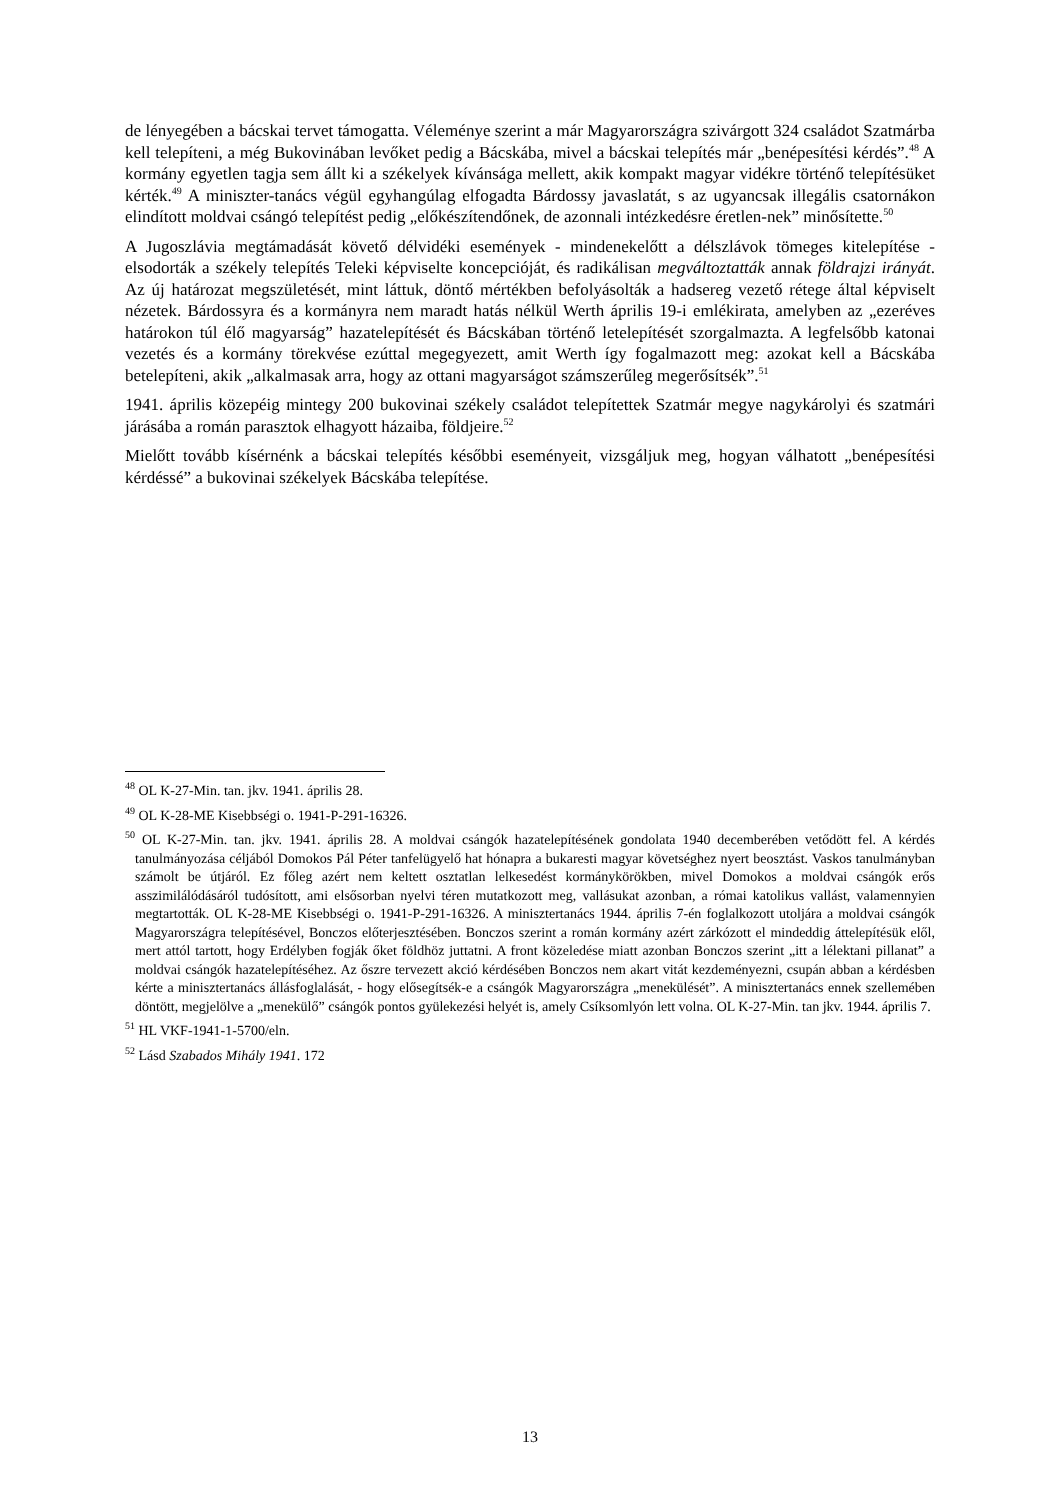de lényegében a bácskai tervet támogatta. Véleménye szerint a már Magyarországra szivárgott 324 családot Szatmárba kell telepíteni, a még Bukovinában levőket pedig a Bácskába, mivel a bácskai telepítés már „benépesítési kérdés”.<sup>48</sup> A kormány egyetlen tagja sem állt ki a székelyek kívánsága mellett, akik kompakt magyar vidékre történő telepítésüket kérték.<sup>49</sup> A miniszter-tanács végül egyhangúlag elfogadta Bárdossy javaslatát, s az ugyancsak illegális csatornákon elindított moldvai csángó telepítést pedig „előkészítendőnek, de azonnali intézkedésre éretlen-nek” minősítette.<sup>50</sup>
A Jugoszlávia megtámadását követő délvidéki események - mindenekelőtt a délszlávok tömeges kitelepítése - elsodorták a székely telepítés Teleki képviselte koncepcióját, és radikálisan megváltoztatták annak földrajzi irányát. Az új határozat megszületését, mint láttuk, döntő mértékben befolyásolták a hadsereg vezető rétege által képviselt nézetek. Bárdossyra és a kormányra nem maradt hatás nélkül Werth április 19-i emlékirata, amelyben az „ezeréves határokon túl élő magyarság” hazatelepítését és Bácskában történő letelepítését szorgalmazta. A legfelsőbb katonai vezetés és a kormány törekvése ezúttal megegyezett, amit Werth így fogalmazott meg: azokat kell a Bácskába betelepíteni, akik „alkalmasak arra, hogy az ottani magyarságot számszerűleg megerősítsék”.<sup>51</sup>
1941. április közepéig mintegy 200 bukovinai székely családot telepítettek Szatmár megye nagykárolyi és szatmári járásába a román parasztok elhagyott házaiba, földjeire.<sup>52</sup>
Mielőtt tovább kísérnénk a bácskai telepítés későbbi eseményeit, vizsgáljuk meg, hogyan válhatott „benépesítési kérdéssé” a bukovinai székelyek Bácskába telepítése.
<sup>48</sup> OL K-27-Min. tan. jkv. 1941. április 28.
<sup>49</sup> OL K-28-ME Kisebbségi o. 1941-P-291-16326.
<sup>50</sup> OL K-27-Min. tan. jkv. 1941. április 28. A moldvai csángók hazatelepítésének gondolata 1940 decemberében vetődött fel. A kérdés tanulmányozása céljából Domokos Pál Péter tanfelügyelő hat hónapra a bukaresti magyar követséghez nyert beosztást. Vaskos tanulmányban számolt be útjáról. Ez főleg azért nem keltett osztatlan lelkesedést kormánykörökben, mivel Domokos a moldvai csángók erős asszimilálódásáról tudósított, ami elsősorban nyelvi téren mutatkozott meg, vallásukat azonban, a római katolikus vallást, valamennyien megtartották. OL K-28-ME Kisebbségi o. 1941-P-291-16326. A minisztertanács 1944. április 7-én foglalkozott utoljára a moldvai csángók Magyarországra telepítésével, Bonczos előterjesztésében. Bonczos szerint a román kormány azért zárkózott el mindeddig áttelepítésük elől, mert attól tartott, hogy Erdélyben fogják őket földhöz juttatni. A front közeledése miatt azonban Bonczos szerint „itt a lélektani pillanat” a moldvai csángók hazatelepítéséhez. Az őszre tervezett akció kérdésében Bonczos nem akart vitát kezdeményezni, csupán abban a kérdésben kérte a minisztertanács állásfoglalását, - hogy elősegítsék-e a csángók Magyarországra „menekülését”. A minisztertanács ennek szellemében döntött, megjelölve a „menekülő” csángók pontos gyülekezési helyét is, amely Csíksomlyón lett volna. OL K-27-Min. tan jkv. 1944. április 7.
<sup>51</sup> HL VKF-1941-1-5700/eln.
<sup>52</sup> Lásd Szabados Mihály 1941. 172
13